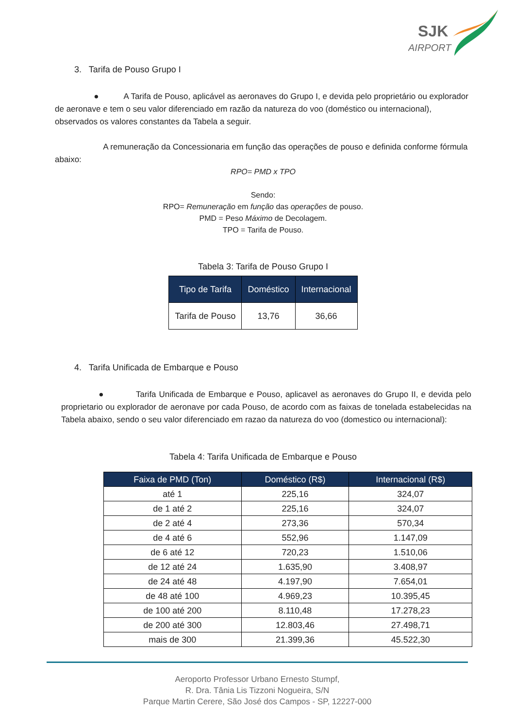SJK
AIRPORT
3. Tarifa de Pouso Grupo I
● A Tarifa de Pouso, aplicável as aeronaves do Grupo I, e devida pelo proprietário ou explorador de aeronave e tem o seu valor diferenciado em razão da natureza do voo (doméstico ou internacional), observados os valores constantes da Tabela a seguir.
A remuneração da Concessionaria em função das operações de pouso e definida conforme fórmula abaixo:
RPO= PMD x TPO
Sendo:
RPO= Remuneração em função das operações de pouso.
PMD = Peso Máximo de Decolagem.
TPO = Tarifa de Pouso.
Tabela 3: Tarifa de Pouso Grupo I
| Tipo de Tarifa | Doméstico | Internacional |
| --- | --- | --- |
| Tarifa de Pouso | 13,76 | 36,66 |
4. Tarifa Unificada de Embarque e Pouso
● Tarifa Unificada de Embarque e Pouso, aplicavel as aeronaves do Grupo II, e devida pelo proprietario ou explorador de aeronave por cada Pouso, de acordo com as faixas de tonelada estabelecidas na Tabela abaixo, sendo o seu valor diferenciado em razao da natureza do voo (domestico ou internacional):
Tabela 4: Tarifa Unificada de Embarque e Pouso
| Faixa de PMD (Ton) | Doméstico (R$) | Internacional (R$) |
| --- | --- | --- |
| até 1 | 225,16 | 324,07 |
| de 1 até 2 | 225,16 | 324,07 |
| de 2 até 4 | 273,36 | 570,34 |
| de 4 até 6 | 552,96 | 1.147,09 |
| de 6 até 12 | 720,23 | 1.510,06 |
| de 12 até 24 | 1.635,90 | 3.408,97 |
| de 24 até 48 | 4.197,90 | 7.654,01 |
| de 48 até 100 | 4.969,23 | 10.395,45 |
| de 100 até 200 | 8.110,48 | 17.278,23 |
| de 200 até 300 | 12.803,46 | 27.498,71 |
| mais de 300 | 21.399,36 | 45.522,30 |
Aeroporto Professor Urbano Ernesto Stumpf,
R. Dra. Tânia Lis Tizzoni Nogueira, S/N
Parque Martin Cerere, São José dos Campos - SP, 12227-000